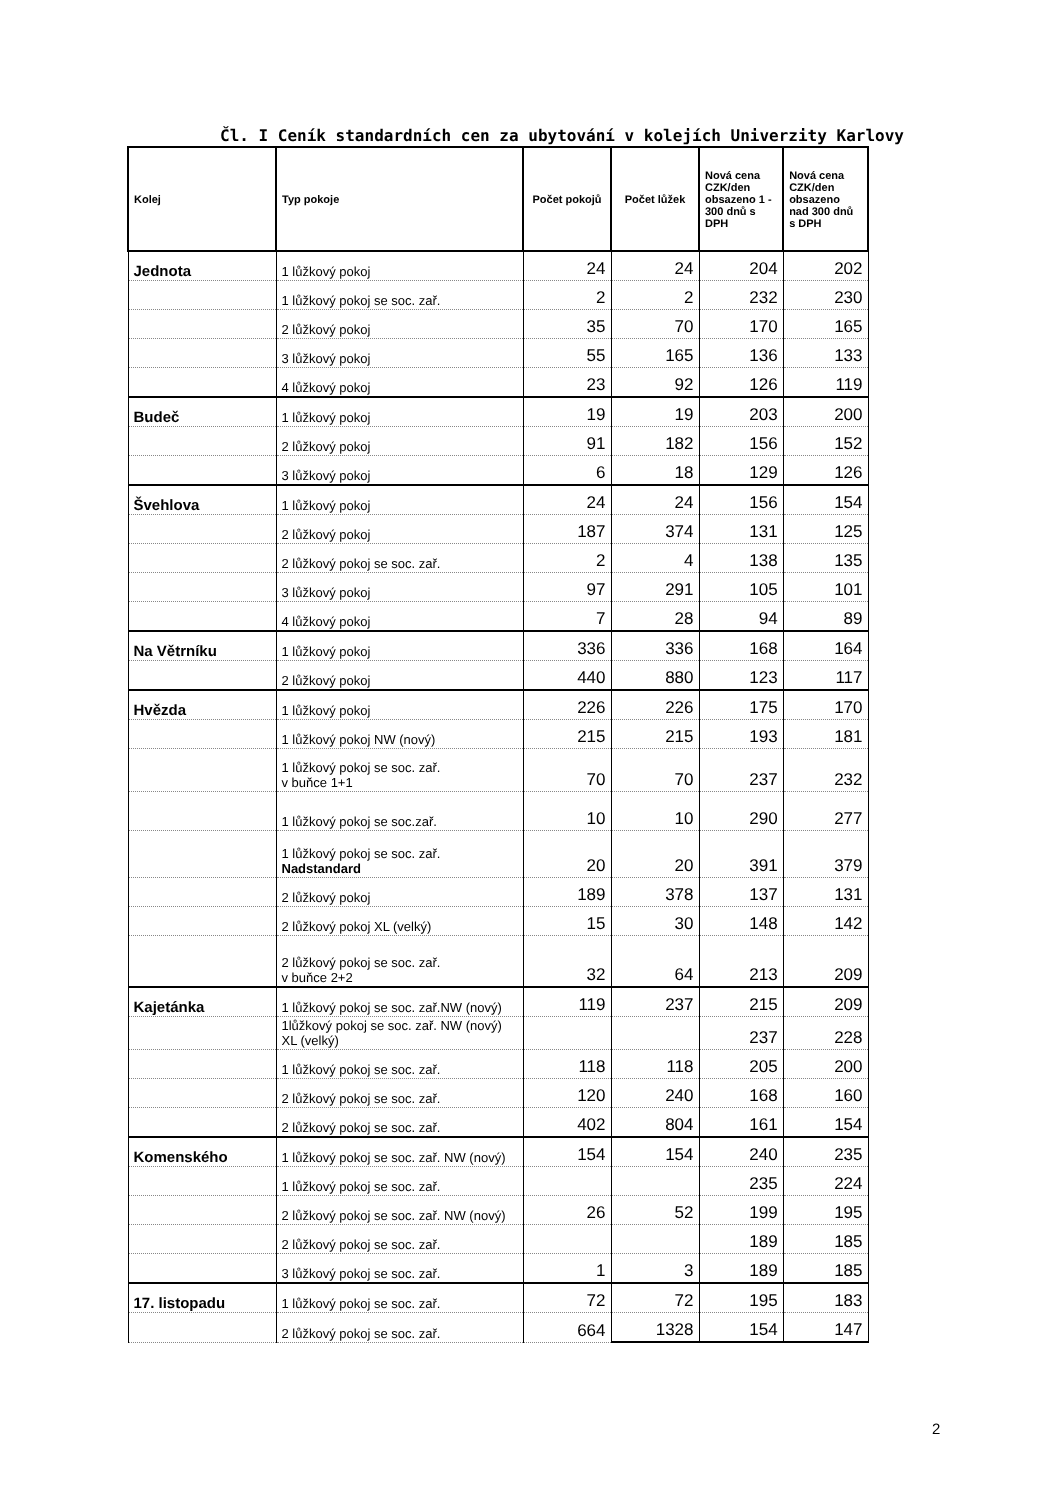Čl. I Ceník standardních cen za ubytování v kolejích Univerzity Karlovy
| Kolej | Typ pokoje | Počet pokojů | Počet lůžek | Nová cena CZK/den obsazeno 1 - 300 dnů s DPH | Nová cena CZK/den obsazeno nad 300 dnů s DPH |
| --- | --- | --- | --- | --- | --- |
| Jednota | 1 lůžkový pokoj | 24 | 24 | 204 | 202 |
| | 1 lůžkový pokoj se soc. zař. | 2 | 2 | 232 | 230 |
| | 2 lůžkový pokoj | 35 | 70 | 170 | 165 |
| | 3 lůžkový pokoj | 55 | 165 | 136 | 133 |
| | 4 lůžkový pokoj | 23 | 92 | 126 | 119 |
| Budeč | 1 lůžkový pokoj | 19 | 19 | 203 | 200 |
| | 2 lůžkový pokoj | 91 | 182 | 156 | 152 |
| | 3 lůžkový pokoj | 6 | 18 | 129 | 126 |
| Švehlova | 1 lůžkový pokoj | 24 | 24 | 156 | 154 |
| | 2 lůžkový pokoj | 187 | 374 | 131 | 125 |
| | 2 lůžkový pokoj se soc. zař. | 2 | 4 | 138 | 135 |
| | 3 lůžkový pokoj | 97 | 291 | 105 | 101 |
| | 4 lůžkový pokoj | 7 | 28 | 94 | 89 |
| Na Větrníku | 1 lůžkový pokoj | 336 | 336 | 168 | 164 |
| | 2 lůžkový pokoj | 440 | 880 | 123 | 117 |
| Hvězda | 1 lůžkový pokoj | 226 | 226 | 175 | 170 |
| | 1 lůžkový pokoj NW (nový) | 215 | 215 | 193 | 181 |
| | 1 lůžkový pokoj se soc. zař. v buňce 1+1 | 70 | 70 | 237 | 232 |
| | 1 lůžkový pokoj se soc.zař. | 10 | 10 | 290 | 277 |
| | 1 lůžkový pokoj se soc. zař. Nadstandard | 20 | 20 | 391 | 379 |
| | 2 lůžkový pokoj | 189 | 378 | 137 | 131 |
| | 2 lůžkový pokoj XL (velký) | 15 | 30 | 148 | 142 |
| | 2 lůžkový pokoj se soc. zař. v buňce 2+2 | 32 | 64 | 213 | 209 |
| Kajetánka | 1 lůžkový pokoj se soc. zař.NW (nový) | 119 | 237 | 215 | 209 |
| | 1lůžkový pokoj se soc. zař. NW (nový) XL (velký) | | | 237 | 228 |
| | 1 lůžkový pokoj se soc. zař. | 118 | 118 | 205 | 200 |
| | 2 lůžkový pokoj se soc. zař. | 120 | 240 | 168 | 160 |
| | 2 lůžkový pokoj se soc. zař. | 402 | 804 | 161 | 154 |
| Komenského | 1 lůžkový pokoj se soc. zař. NW (nový) | 154 | 154 | 240 | 235 |
| | 1 lůžkový pokoj se soc. zař. | | | 235 | 224 |
| | 2 lůžkový pokoj se soc. zař. NW (nový) | 26 | 52 | 199 | 195 |
| | 2 lůžkový pokoj se soc. zař. | | | 189 | 185 |
| | 3 lůžkový pokoj se soc. zař. | 1 | 3 | 189 | 185 |
| 17. listopadu | 1 lůžkový pokoj se soc. zař. | 72 | 72 | 195 | 183 |
| | 2 lůžkový pokoj se soc. zař. | 664 | 1328 | 154 | 147 |
2